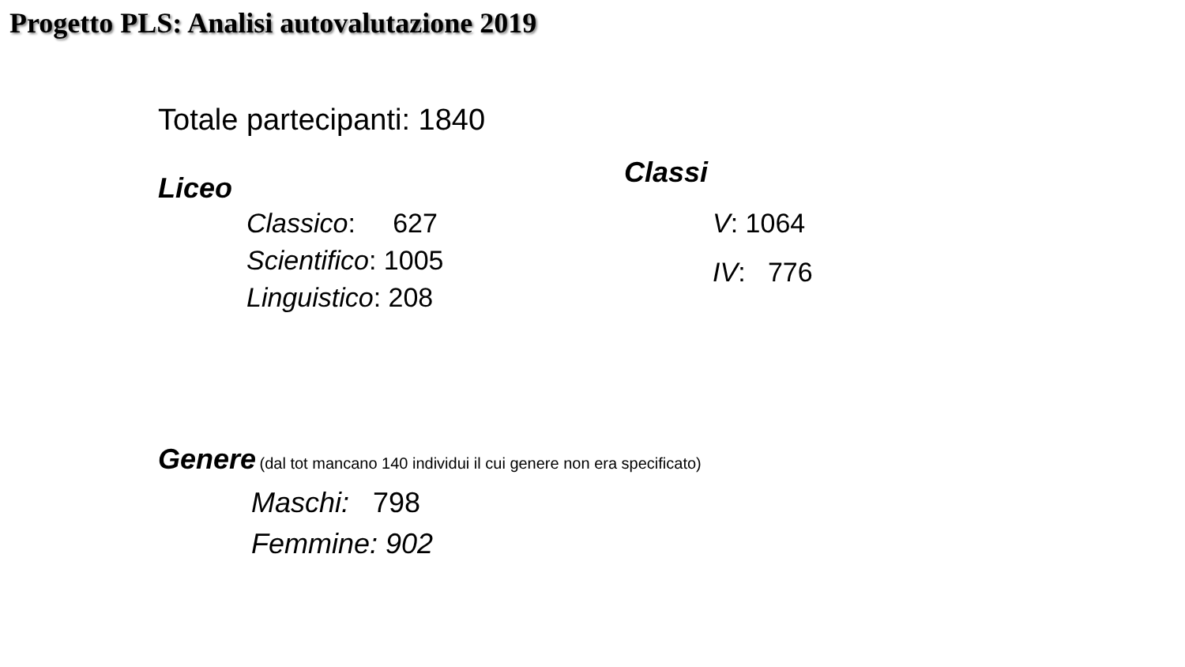Progetto PLS: Analisi autovalutazione 2019
Totale partecipanti: 1840
Liceo
Classico: 627
Scientifico: 1005
Linguistico: 208
Classi
V: 1064
IV: 776
Genere (dal tot mancano 140 individui il cui genere non era specificato)
Maschi: 798
Femmine: 902